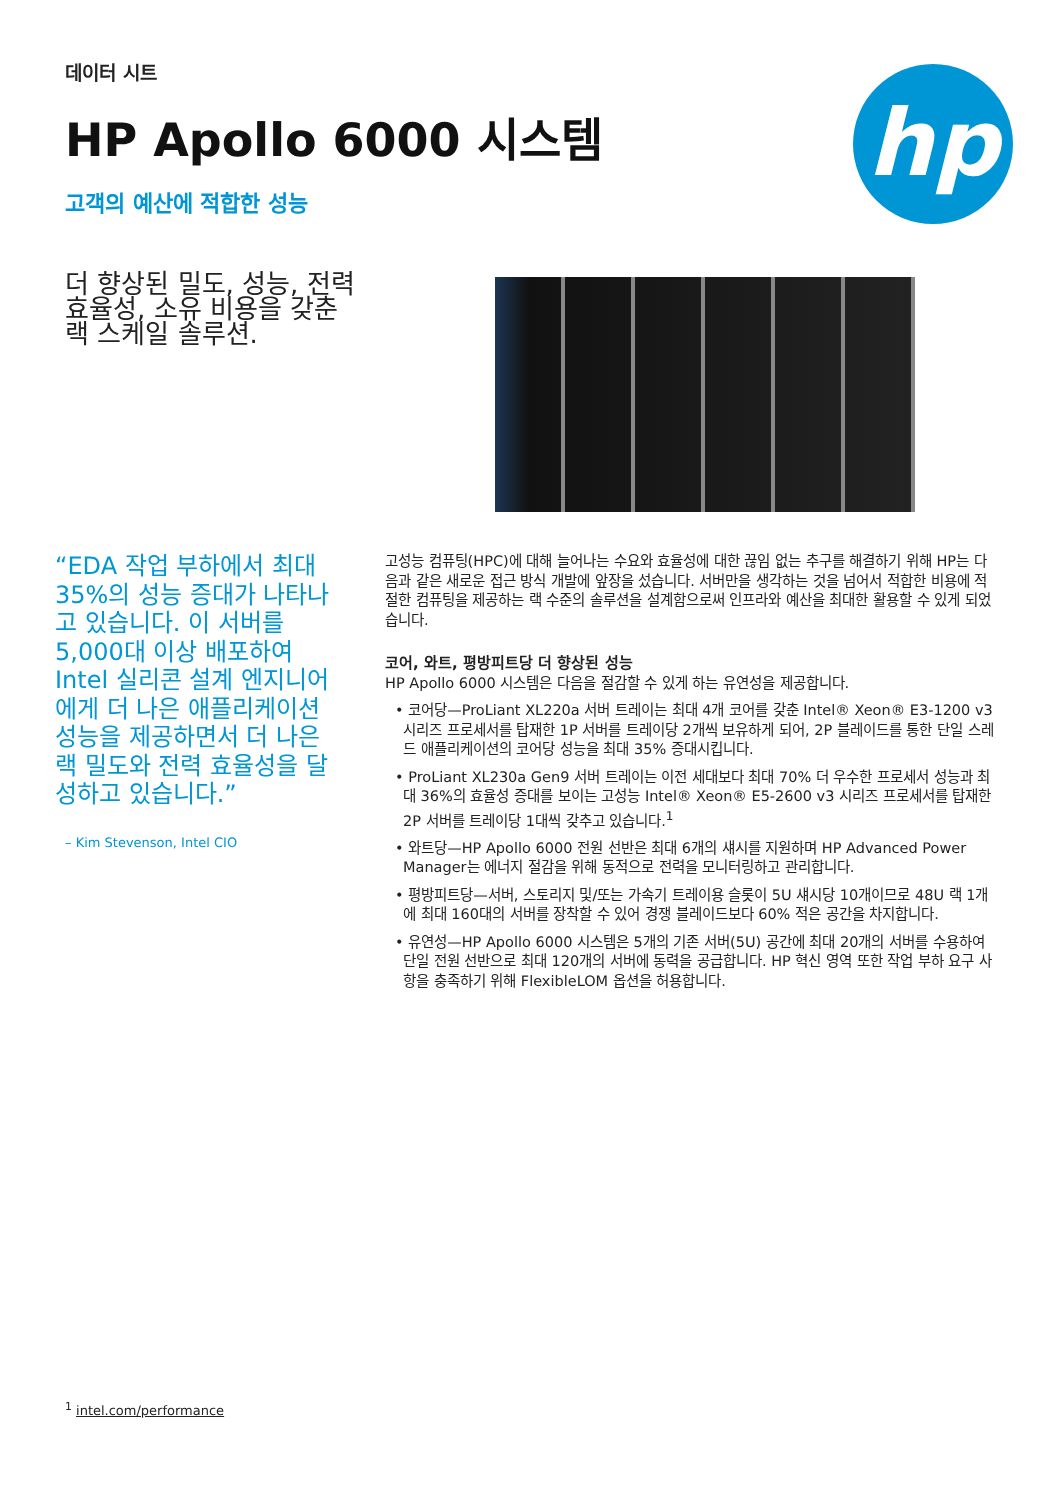데이터 시트
HP Apollo 6000 시스템
고객의 예산에 적합한 성능
hp
더 향상된 밀도, 성능, 전력 효율성, 소유 비용을 갖춘 랙 스케일 솔루션.
“EDA 작업 부하에서 최대 35%의 성능 증대가 나타나고 있습니다. 이 서버를 5,000대 이상 배포하여 Intel 실리콘 설계 엔지니어에게 더 나은 애플리케이션 성능을 제공하면서 더 나은 랙 밀도와 전력 효율성을 달성하고 있습니다.”
– Kim Stevenson, Intel CIO
고성능 컴퓨팅(HPC)에 대해 늘어나는 수요와 효율성에 대한 끊임 없는 추구를 해결하기 위해 HP는 다음과 같은 새로운 접근 방식 개발에 앞장을 섰습니다. 서버만을 생각하는 것을 넘어서 적합한 비용에 적절한 컴퓨팅을 제공하는 랙 수준의 솔루션을 설계함으로써 인프라와 예산을 최대한 활용할 수 있게 되었습니다.
코어, 와트, 평방피트당 더 향상된 성능
HP Apollo 6000 시스템은 다음을 절감할 수 있게 하는 유연성을 제공합니다.
• 코어당—ProLiant XL220a 서버 트레이는 최대 4개 코어를 갖춘 Intel® Xeon® E3-1200 v3 시리즈 프로세서를 탑재한 1P 서버를 트레이당 2개씩 보유하게 되어, 2P 블레이드를 통한 단일 스레드 애플리케이션의 코어당 성능을 최대 35% 증대시킵니다.
• ProLiant XL230a Gen9 서버 트레이는 이전 세대보다 최대 70% 더 우수한 프로세서 성능과 최대 36%의 효율성 증대를 보이는 고성능 Intel® Xeon® E5-2600 v3 시리즈 프로세서를 탑재한 2P 서버를 트레이당 1대씩 갖추고 있습니다.<sup>1</sup>
• 와트당—HP Apollo 6000 전원 선반은 최대 6개의 섀시를 지원하며 HP Advanced Power Manager는 에너지 절감을 위해 동적으로 전력을 모니터링하고 관리합니다.
• 평방피트당—서버, 스토리지 및/또는 가속기 트레이용 슬롯이 5U 섀시당 10개이므로 48U 랙 1개에 최대 160대의 서버를 장착할 수 있어 경쟁 블레이드보다 60% 적은 공간을 차지합니다.
• 유연성—HP Apollo 6000 시스템은 5개의 기존 서버(5U) 공간에 최대 20개의 서버를 수용하여 단일 전원 선반으로 최대 120개의 서버에 동력을 공급합니다. HP 혁신 영역 또한 작업 부하 요구 사항을 충족하기 위해 FlexibleLOM 옵션을 허용합니다.
<sup>1</sup> intel.com/performance